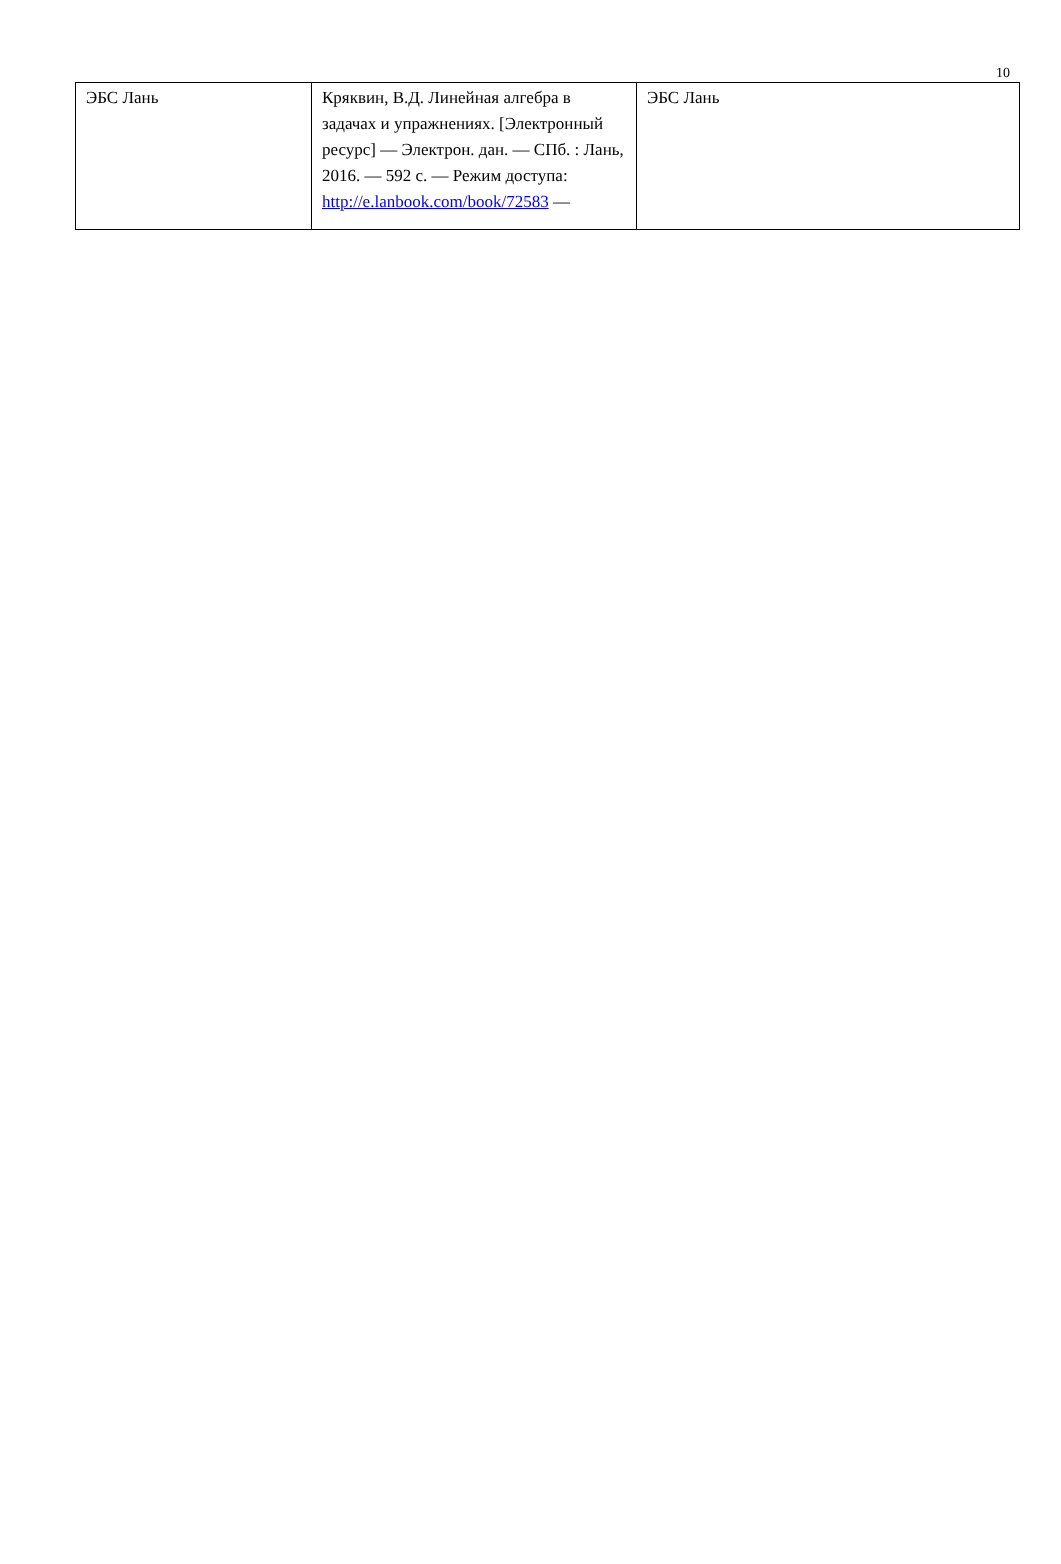10
| ЭБС Лань | Кряквин, В.Д. Линейная алгебра в задачах и упражнениях. [Электронный ресурс] — Электрон. дан. — СПб. : Лань, 2016. — 592 с. — Режим доступа: http://e.lanbook.com/book/72583 — | ЭБС Лань |